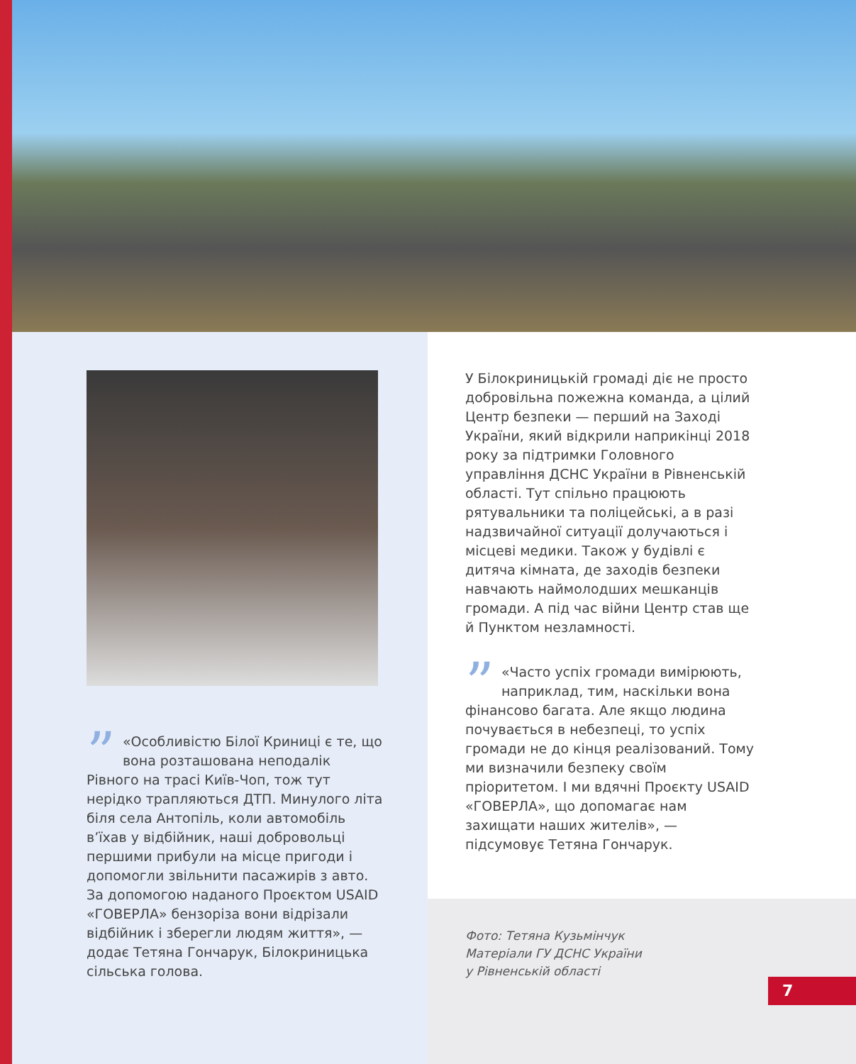” «Особливістю Білої Криниці є те, що вона розташована неподалік Рівного на трасі Київ-Чоп, тож тут нерідко трапляються ДТП. Минулого літа біля села Антопіль, коли автомобіль в’їхав у відбійник, наші добровольці першими прибули на місце пригоди і допомогли звільнити пасажирів з авто. За допомогою наданого Проєктом USAID «ГОВЕРЛА» бензоріза вони відрізали відбійник і зберегли людям життя», — додає Тетяна Гончарук, Білокриницька сільська голова.
У Білокриницькій громаді діє не просто добровільна пожежна команда, а цілий Центр безпеки — перший на Заході України, який відкрили наприкінці 2018 року за підтримки Головного управління ДСНС України в Рівненській області. Тут спільно працюють рятувальники та поліцейські, а в разі надзвичайної ситуації долучаються і місцеві медики. Також у будівлі є дитяча кімната, де заходів безпеки навчають наймолодших мешканців громади. А під час війни Центр став ще й Пунктом незламності.
” «Часто успіх громади вимірюють, наприклад, тим, наскільки вона фінансово багата. Але якщо людина почувається в небезпеці, то успіх громади не до кінця реалізований. Тому ми визначили безпеку своїм пріоритетом. І ми вдячні Проєкту USAID «ГОВЕРЛА», що допомагає нам захищати наших жителів», — підсумовує Тетяна Гончарук.
Фото: Тетяна Кузьмінчук
Матеріали ГУ ДСНС України
у Рівненській області
7